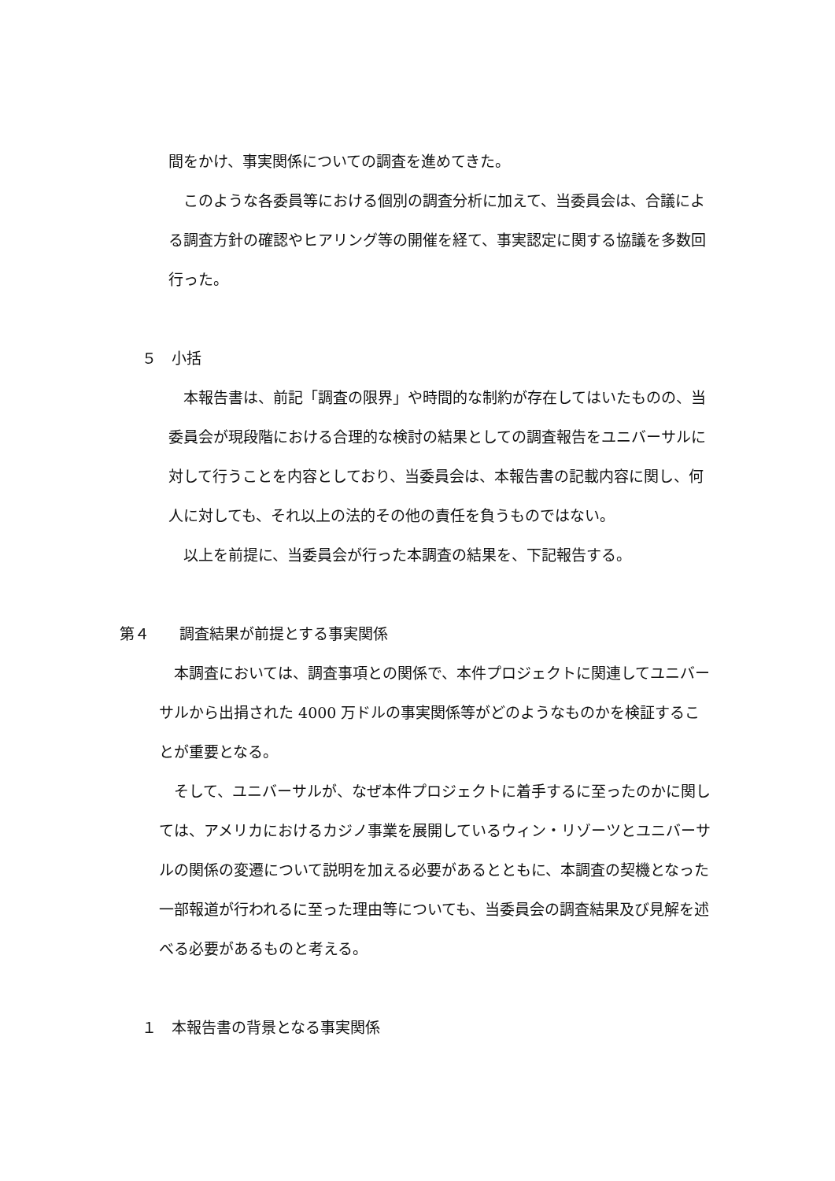間をかけ、事実関係についての調査を進めてきた。
　このような各委員等における個別の調査分析に加えて、当委員会は、合議による調査方針の確認やヒアリング等の開催を経て、事実認定に関する協議を多数回行った。
５　小括
　本報告書は、前記「調査の限界」や時間的な制約が存在してはいたものの、当委員会が現段階における合理的な検討の結果としての調査報告をユニバーサルに対して行うことを内容としており、当委員会は、本報告書の記載内容に関し、何人に対しても、それ以上の法的その他の責任を負うものではない。
　以上を前提に、当委員会が行った本調査の結果を、下記報告する。
第４　　調査結果が前提とする事実関係
　本調査においては、調査事項との関係で、本件プロジェクトに関連してユニバーサルから出捐された 4000 万ドルの事実関係等がどのようなものかを検証することが重要となる。
　そして、ユニバーサルが、なぜ本件プロジェクトに着手するに至ったのかに関しては、アメリカにおけるカジノ事業を展開しているウィン・リゾーツとユニバーサルの関係の変遷について説明を加える必要があるとともに、本調査の契機となった一部報道が行われるに至った理由等についても、当委員会の調査結果及び見解を述べる必要があるものと考える。
１　本報告書の背景となる事実関係